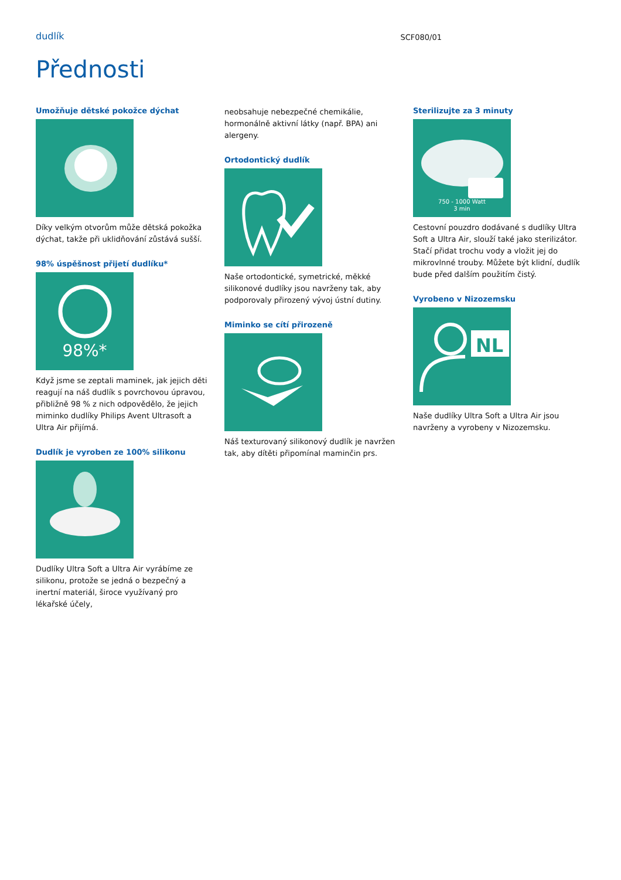dudlík SCF080/01
Přednosti
Umožňuje dětské pokožce dýchat
Díky velkým otvorům může dětská pokožka dýchat, takže při uklidňování zůstává sušší.
98% úspěšnost přijetí dudlíku*
98%*
Když jsme se zeptali maminek, jak jejich děti reagují na náš dudlík s povrchovou úpravou, přibližně 98 % z nich odpovědělo, že jejich miminko dudlíky Philips Avent Ultrasoft a Ultra Air přijímá.
Dudlík je vyroben ze 100% silikonu
Dudlíky Ultra Soft a Ultra Air vyrábíme ze silikonu, protože se jedná o bezpečný a inertní materiál, široce využívaný pro lékařské účely,
neobsahuje nebezpečné chemikálie, hormonálně aktivní látky (např. BPA) ani alergeny.
Ortodontický dudlík
Naše ortodontické, symetrické, měkké silikonové dudlíky jsou navrženy tak, aby podporovaly přirozený vývoj ústní dutiny.
Miminko se cítí přirozeně
Náš texturovaný silikonový dudlík je navržen tak, aby dítěti připomínal maminčin prs.
Sterilizujte za 3 minuty
750 - 1000 Watt
3 min
Cestovní pouzdro dodávané s dudlíky Ultra Soft a Ultra Air, slouží také jako sterilizátor. Stačí přidat trochu vody a vložit jej do mikrovlnné trouby. Můžete být klidní, dudlík bude před dalším použitím čistý.
Vyrobeno v Nizozemsku
NL
Naše dudlíky Ultra Soft a Ultra Air jsou navrženy a vyrobeny v Nizozemsku.